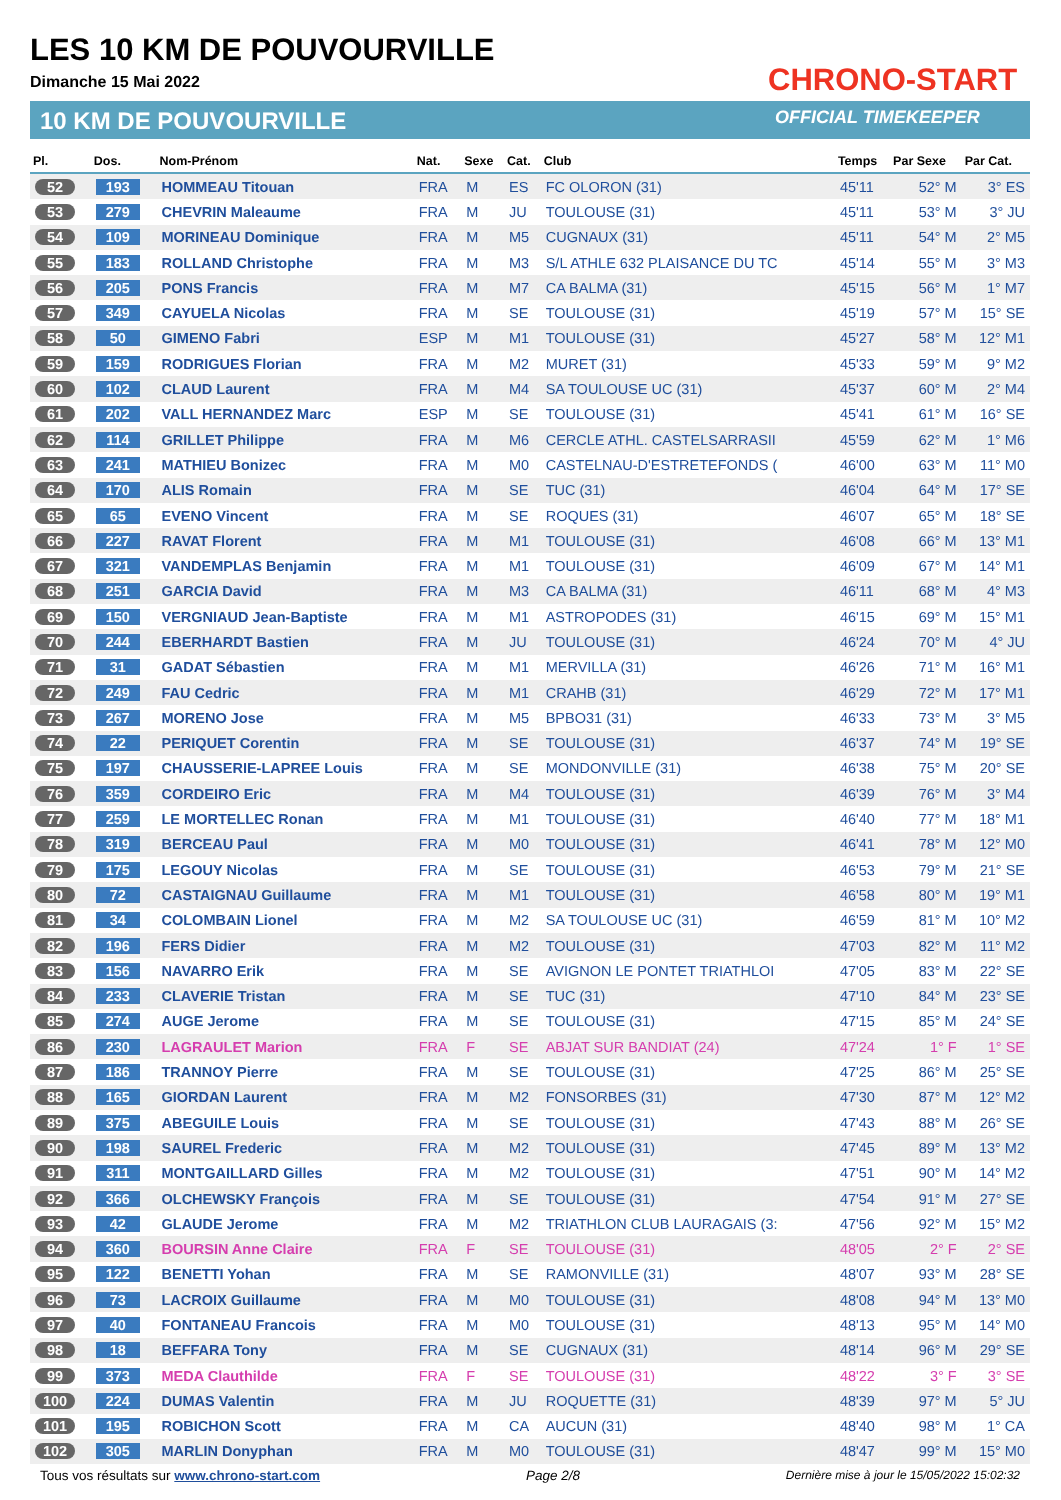LES 10 KM DE POUVOURVILLE
Dimanche 15 Mai 2022
10 KM DE POUVOURVILLE
CHRONO-START
OFFICIAL TIMEKEEPER
| Pl. | Dos. | Nom-Prénom | Nat. | Sexe | Cat. | Club | Temps | Par Sexe | Par Cat. |
| --- | --- | --- | --- | --- | --- | --- | --- | --- | --- |
| 52 | 193 | HOMMEAU Titouan | FRA | M | ES | FC OLORON (31) | 45'11 | 52° M | 3° ES |
| 53 | 279 | CHEVRIN Maleaume | FRA | M | JU | TOULOUSE (31) | 45'11 | 53° M | 3° JU |
| 54 | 109 | MORINEAU Dominique | FRA | M | M5 | CUGNAUX (31) | 45'11 | 54° M | 2° M5 |
| 55 | 183 | ROLLAND Christophe | FRA | M | M3 | S/L ATHLE 632 PLAISANCE DU TC | 45'14 | 55° M | 3° M3 |
| 56 | 205 | PONS Francis | FRA | M | M7 | CA BALMA (31) | 45'15 | 56° M | 1° M7 |
| 57 | 349 | CAYUELA Nicolas | FRA | M | SE | TOULOUSE (31) | 45'19 | 57° M | 15° SE |
| 58 | 50 | GIMENO Fabri | ESP | M | M1 | TOULOUSE (31) | 45'27 | 58° M | 12° M1 |
| 59 | 159 | RODRIGUES Florian | FRA | M | M2 | MURET (31) | 45'33 | 59° M | 9° M2 |
| 60 | 102 | CLAUD Laurent | FRA | M | M4 | SA TOULOUSE UC (31) | 45'37 | 60° M | 2° M4 |
| 61 | 202 | VALL HERNANDEZ Marc | ESP | M | SE | TOULOUSE (31) | 45'41 | 61° M | 16° SE |
| 62 | 114 | GRILLET Philippe | FRA | M | M6 | CERCLE ATHL. CASTELSARRASII | 45'59 | 62° M | 1° M6 |
| 63 | 241 | MATHIEU Bonizec | FRA | M | M0 | CASTELNAU-D'ESTRETEFONDS ( | 46'00 | 63° M | 11° M0 |
| 64 | 170 | ALIS Romain | FRA | M | SE | TUC (31) | 46'04 | 64° M | 17° SE |
| 65 | 65 | EVENO Vincent | FRA | M | SE | ROQUES (31) | 46'07 | 65° M | 18° SE |
| 66 | 227 | RAVAT Florent | FRA | M | M1 | TOULOUSE (31) | 46'08 | 66° M | 13° M1 |
| 67 | 321 | VANDEMPLAS Benjamin | FRA | M | M1 | TOULOUSE (31) | 46'09 | 67° M | 14° M1 |
| 68 | 251 | GARCIA David | FRA | M | M3 | CA BALMA (31) | 46'11 | 68° M | 4° M3 |
| 69 | 150 | VERGNIAUD Jean-Baptiste | FRA | M | M1 | ASTROPODES (31) | 46'15 | 69° M | 15° M1 |
| 70 | 244 | EBERHARDT Bastien | FRA | M | JU | TOULOUSE (31) | 46'24 | 70° M | 4° JU |
| 71 | 31 | GADAT Sébastien | FRA | M | M1 | MERVILLA (31) | 46'26 | 71° M | 16° M1 |
| 72 | 249 | FAU Cedric | FRA | M | M1 | CRAHB (31) | 46'29 | 72° M | 17° M1 |
| 73 | 267 | MORENO Jose | FRA | M | M5 | BPBO31 (31) | 46'33 | 73° M | 3° M5 |
| 74 | 22 | PERIQUET Corentin | FRA | M | SE | TOULOUSE (31) | 46'37 | 74° M | 19° SE |
| 75 | 197 | CHAUSSERIE-LAPREE Louis | FRA | M | SE | MONDONVILLE (31) | 46'38 | 75° M | 20° SE |
| 76 | 359 | CORDEIRO Eric | FRA | M | M4 | TOULOUSE (31) | 46'39 | 76° M | 3° M4 |
| 77 | 259 | LE MORTELLEC Ronan | FRA | M | M1 | TOULOUSE (31) | 46'40 | 77° M | 18° M1 |
| 78 | 319 | BERCEAU Paul | FRA | M | M0 | TOULOUSE (31) | 46'41 | 78° M | 12° M0 |
| 79 | 175 | LEGOUY Nicolas | FRA | M | SE | TOULOUSE (31) | 46'53 | 79° M | 21° SE |
| 80 | 72 | CASTAIGNAU Guillaume | FRA | M | M1 | TOULOUSE (31) | 46'58 | 80° M | 19° M1 |
| 81 | 34 | COLOMBAIN Lionel | FRA | M | M2 | SA TOULOUSE UC (31) | 46'59 | 81° M | 10° M2 |
| 82 | 196 | FERS Didier | FRA | M | M2 | TOULOUSE (31) | 47'03 | 82° M | 11° M2 |
| 83 | 156 | NAVARRO Erik | FRA | M | SE | AVIGNON LE PONTET TRIATHLOI | 47'05 | 83° M | 22° SE |
| 84 | 233 | CLAVERIE Tristan | FRA | M | SE | TUC (31) | 47'10 | 84° M | 23° SE |
| 85 | 274 | AUGE Jerome | FRA | M | SE | TOULOUSE (31) | 47'15 | 85° M | 24° SE |
| 86 | 230 | LAGRAULET Marion | FRA | F | SE | ABJAT SUR BANDIAT (24) | 47'24 | 1° F | 1° SE |
| 87 | 186 | TRANNOY Pierre | FRA | M | SE | TOULOUSE (31) | 47'25 | 86° M | 25° SE |
| 88 | 165 | GIORDAN Laurent | FRA | M | M2 | FONSORBES (31) | 47'30 | 87° M | 12° M2 |
| 89 | 375 | ABEGUILE Louis | FRA | M | SE | TOULOUSE (31) | 47'43 | 88° M | 26° SE |
| 90 | 198 | SAUREL Frederic | FRA | M | M2 | TOULOUSE (31) | 47'45 | 89° M | 13° M2 |
| 91 | 311 | MONTGAILLARD Gilles | FRA | M | M2 | TOULOUSE (31) | 47'51 | 90° M | 14° M2 |
| 92 | 366 | OLCHEWSKY François | FRA | M | SE | TOULOUSE (31) | 47'54 | 91° M | 27° SE |
| 93 | 42 | GLAUDE Jerome | FRA | M | M2 | TRIATHLON CLUB LAURAGAIS (3: | 47'56 | 92° M | 15° M2 |
| 94 | 360 | BOURSIN Anne Claire | FRA | F | SE | TOULOUSE (31) | 48'05 | 2° F | 2° SE |
| 95 | 122 | BENETTI Yohan | FRA | M | SE | RAMONVILLE (31) | 48'07 | 93° M | 28° SE |
| 96 | 73 | LACROIX Guillaume | FRA | M | M0 | TOULOUSE (31) | 48'08 | 94° M | 13° M0 |
| 97 | 40 | FONTANEAU Francois | FRA | M | M0 | TOULOUSE (31) | 48'13 | 95° M | 14° M0 |
| 98 | 18 | BEFFARA Tony | FRA | M | SE | CUGNAUX (31) | 48'14 | 96° M | 29° SE |
| 99 | 373 | MEDA Clauthilde | FRA | F | SE | TOULOUSE (31) | 48'22 | 3° F | 3° SE |
| 100 | 224 | DUMAS Valentin | FRA | M | JU | ROQUETTE (31) | 48'39 | 97° M | 5° JU |
| 101 | 195 | ROBICHON Scott | FRA | M | CA | AUCUN (31) | 48'40 | 98° M | 1° CA |
| 102 | 305 | MARLIN Donyphan | FRA | M | M0 | TOULOUSE (31) | 48'47 | 99° M | 15° M0 |
Tous vos résultats sur www.chrono-start.com Page 2/8 Dernière mise à jour le 15/05/2022 15:02:32